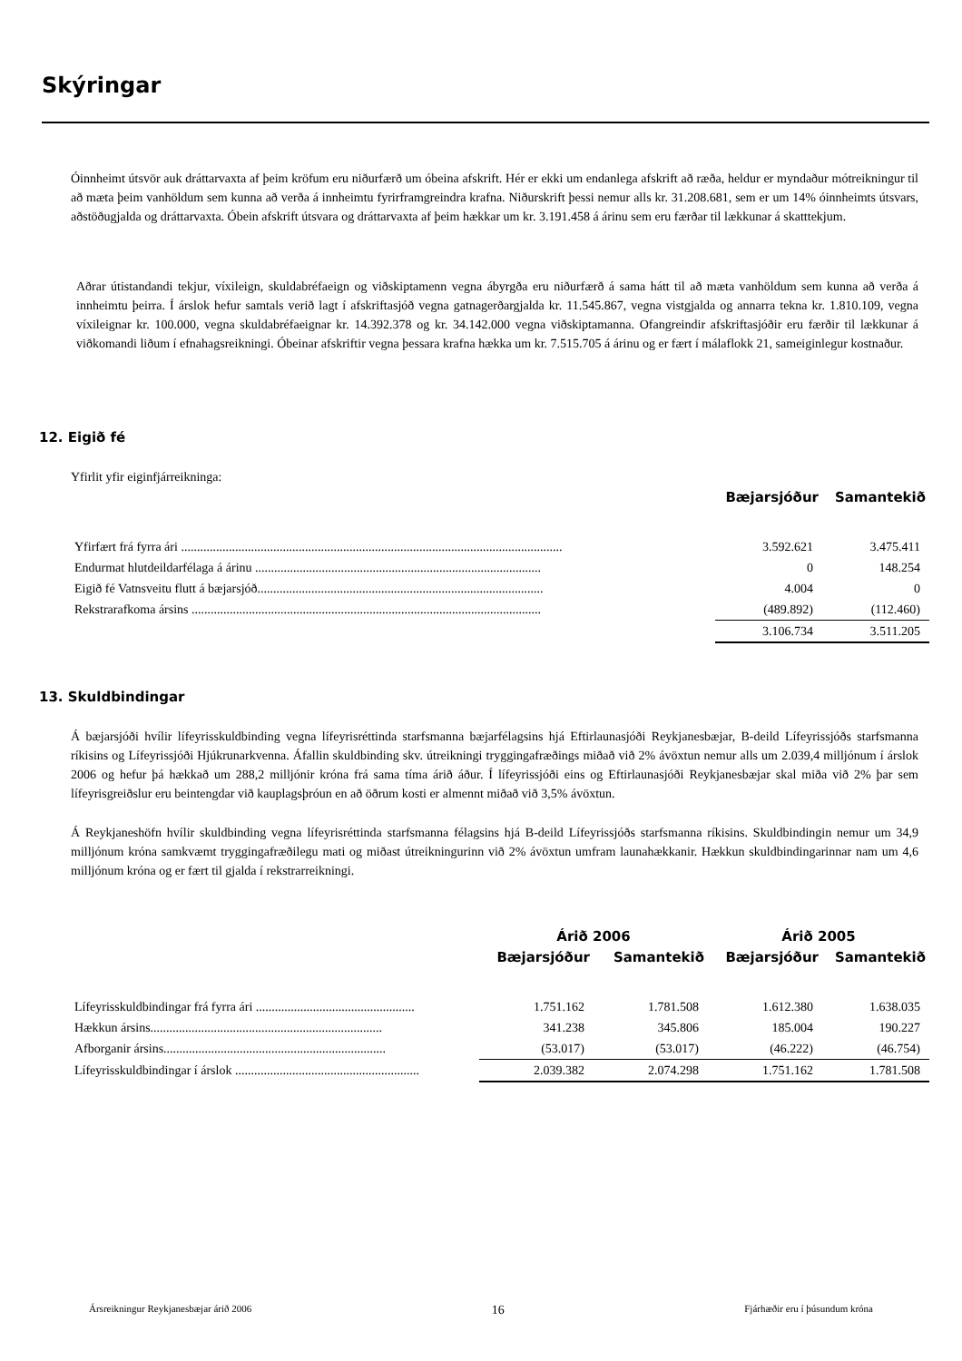Skýringar
Óinnheimt útsvör auk dráttarvaxta af þeim kröfum eru niðurfærð um óbeina afskrift. Hér er ekki um endanlega afskrift að ræða, heldur er myndaður mótreikningur til að mæta þeim vanhöldum sem kunna að verða á innheimtu fyrirframgreindra krafna. Niðurskrift þessi nemur alls kr. 31.208.681, sem er um 14% óinnheimts útsvars, aðstöðugjalda og dráttarvaxta. Óbein afskrift útsvara og dráttarvaxta af þeim hækkar um kr. 3.191.458 á árinu sem eru færðar til lækkunar á skatttekjum.
Aðrar útistandandi tekjur, víxileign, skuldabréfaeign og viðskiptamenn vegna ábyrgða eru niðurfærð á sama hátt til að mæta vanhöldum sem kunna að verða á innheimtu þeirra. Í árslok hefur samtals verið lagt í afskriftasjóð vegna gatnagerðargjalda kr. 11.545.867, vegna vistgjalda og annarra tekna kr. 1.810.109, vegna víxileignar kr. 100.000, vegna skuldabréfaeignar kr. 14.392.378 og kr. 34.142.000 vegna viðskiptamanna. Ofangreindir afskriftasjóðir eru færðir til lækkunar á viðkomandi liðum í efnahagsreikningi. Óbeinar afskriftir vegna þessara krafna hækka um kr. 7.515.705 á árinu og er fært í málaflokk 21, sameiginlegur kostnaður.
12. Eigið fé
Yfirlit yfir eiginfjárreikninga:
| | Bæjarsjóður | Samantekið |
| Yfirfært frá fyrra ári ........................................................................................................................ | 3.592.621 | 3.475.411 |
| Endurmat hlutdeildarfélaga á árinu .......................................................................................... | 0 | 148.254 |
| Eigið fé Vatnsveitu flutt á bæjarsjóð.......................................................................................... | 4.004 | 0 |
| Rekstrarafkoma ársins .............................................................................................................. | (489.892) | (112.460) |
| | 3.106.734 | 3.511.205 |
13. Skuldbindingar
Á bæjarsjóði hvílir lífeyrisskuldbinding vegna lífeyrisréttinda starfsmanna bæjarfélagsins hjá Eftirlaunasjóði Reykjanesbæjar, B-deild Lífeyrissjóðs starfsmanna ríkisins og Lífeyrissjóði Hjúkrunarkvenna. Áfallin skuldbinding skv. útreikningi tryggingafræðings miðað við 2% ávöxtun nemur alls um 2.039,4 milljónum í árslok 2006 og hefur þá hækkað um 288,2 milljónir króna frá sama tíma árið áður. Í lífeyrissjóði eins og Eftirlaunasjóði Reykjanesbæjar skal miða við 2% þar sem lífeyrisgreiðslur eru beintengdar við kauplagsþróun en að öðrum kosti er almennt miðað við 3,5% ávöxtun.
Á Reykjaneshöfn hvílir skuldbinding vegna lífeyrisréttinda starfsmanna félagsins hjá B-deild Lífeyrissjóðs starfsmanna ríkisins. Skuldbindingin nemur um 34,9 milljónum króna samkvæmt tryggingafræðilegu mati og miðast útreikningurinn við 2% ávöxtun umfram launahækkanir. Hækkun skuldbindingarinnar nam um 4,6 milljónum króna og er fært til gjalda í rekstrarreikningi.
| | Árið 2006 | | Árið 2005 | |
| | Bæjarsjóður | Samantekið | Bæjarsjóður | Samantekið |
| Lífeyrisskuldbindingar frá fyrra ári .................................................. | 1.751.162 | 1.781.508 | 1.612.380 | 1.638.035 |
| Hækkun ársins......................................................................... | 341.238 | 345.806 | 185.004 | 190.227 |
| Afborganir ársins...................................................................... | (53.017) | (53.017) | (46.222) | (46.754) |
| Lífeyrisskuldbindingar í árslok .......................................................... | 2.039.382 | 2.074.298 | 1.751.162 | 1.781.508 |
Ársreikningur Reykjanesbæjar árið 2006 16 Fjárhæðir eru í þúsundum króna